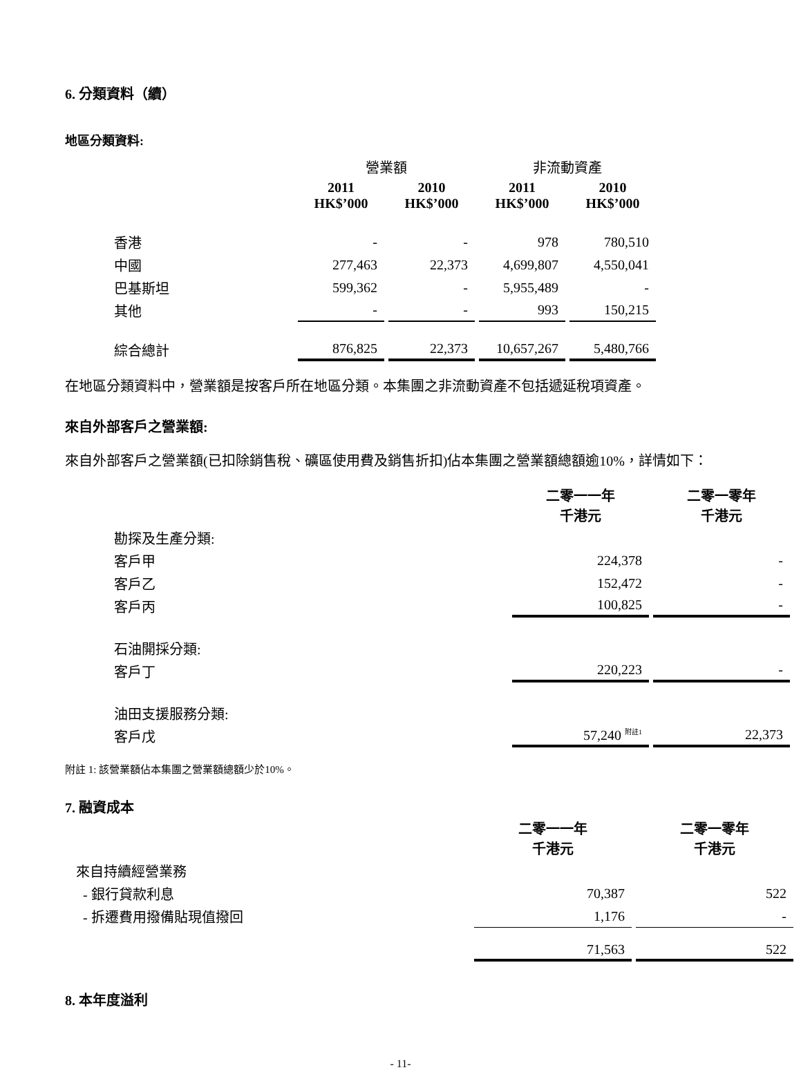6. 分類資料（續）
地區分類資料:
| | 營業額 | | 非流動資產 | |
| | 2011 HK$’000 | 2010 HK$’000 | 2011 HK$’000 | 2010 HK$’000 |
| 香港 | - | - | 978 | 780,510 |
| 中國 | 277,463 | 22,373 | 4,699,807 | 4,550,041 |
| 巴基斯坦 | 599,362 | - | 5,955,489 | - |
| 其他 | - | - | 993 | 150,215 |
| 綜合總計 | 876,825 | 22,373 | 10,657,267 | 5,480,766 |
在地區分類資料中，營業額是按客戶所在地區分類。本集團之非流動資產不包括遞延稅項資產。
來自外部客戶之營業額:
來自外部客戶之營業額(已扣除銷售稅、礦區使用費及銷售折扣)佔本集團之營業額總額逾10%，詳情如下：
| | 二零一一年 千港元 | 二零一零年 千港元 |
| 勘探及生產分類: | | |
| 客戶甲 | 224,378 | - |
| 客戶乙 | 152,472 | - |
| 客戶丙 | 100,825 | - |
| 石油開採分類: | | |
| 客戶丁 | 220,223 | - |
| 油田支援服務分類: | | |
| 客戶戊 | 57,240 <sup>附註1</sup> | 22,373 |
附註 1: 該營業額佔本集團之營業額總額少於10%。
7. 融資成本
| | 二零一一年 千港元 | 二零一零年 千港元 |
| 來自持續經營業務 | | |
| - 銀行貸款利息 | 70,387 | 522 |
| - 拆遷費用撥備貼現值撥回 | 1,176 | - |
| | 71,563 | 522 |
8. 本年度溢利
- 11-